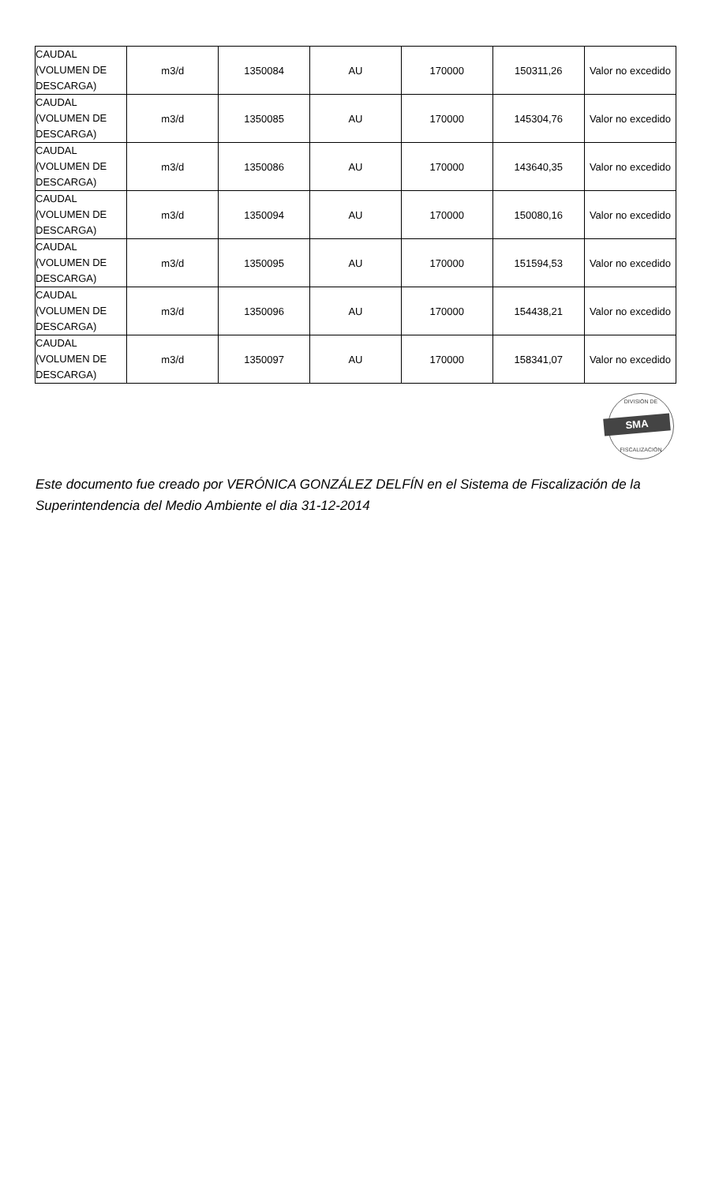| CAUDAL (VOLUMEN DE DESCARGA) | m3/d | 1350084 | AU | 170000 | 150311,26 | Valor no excedido |
| CAUDAL (VOLUMEN DE DESCARGA) | m3/d | 1350085 | AU | 170000 | 145304,76 | Valor no excedido |
| CAUDAL (VOLUMEN DE DESCARGA) | m3/d | 1350086 | AU | 170000 | 143640,35 | Valor no excedido |
| CAUDAL (VOLUMEN DE DESCARGA) | m3/d | 1350094 | AU | 170000 | 150080,16 | Valor no excedido |
| CAUDAL (VOLUMEN DE DESCARGA) | m3/d | 1350095 | AU | 170000 | 151594,53 | Valor no excedido |
| CAUDAL (VOLUMEN DE DESCARGA) | m3/d | 1350096 | AU | 170000 | 154438,21 | Valor no excedido |
| CAUDAL (VOLUMEN DE DESCARGA) | m3/d | 1350097 | AU | 170000 | 158341,07 | Valor no excedido |
DIVISIÓN DE
SMA
FISCALIZACIÓN
Este documento fue creado por VERÓNICA GONZÁLEZ DELFÍN en el Sistema de Fiscalización de la Superintendencia del Medio Ambiente el dia 31-12-2014